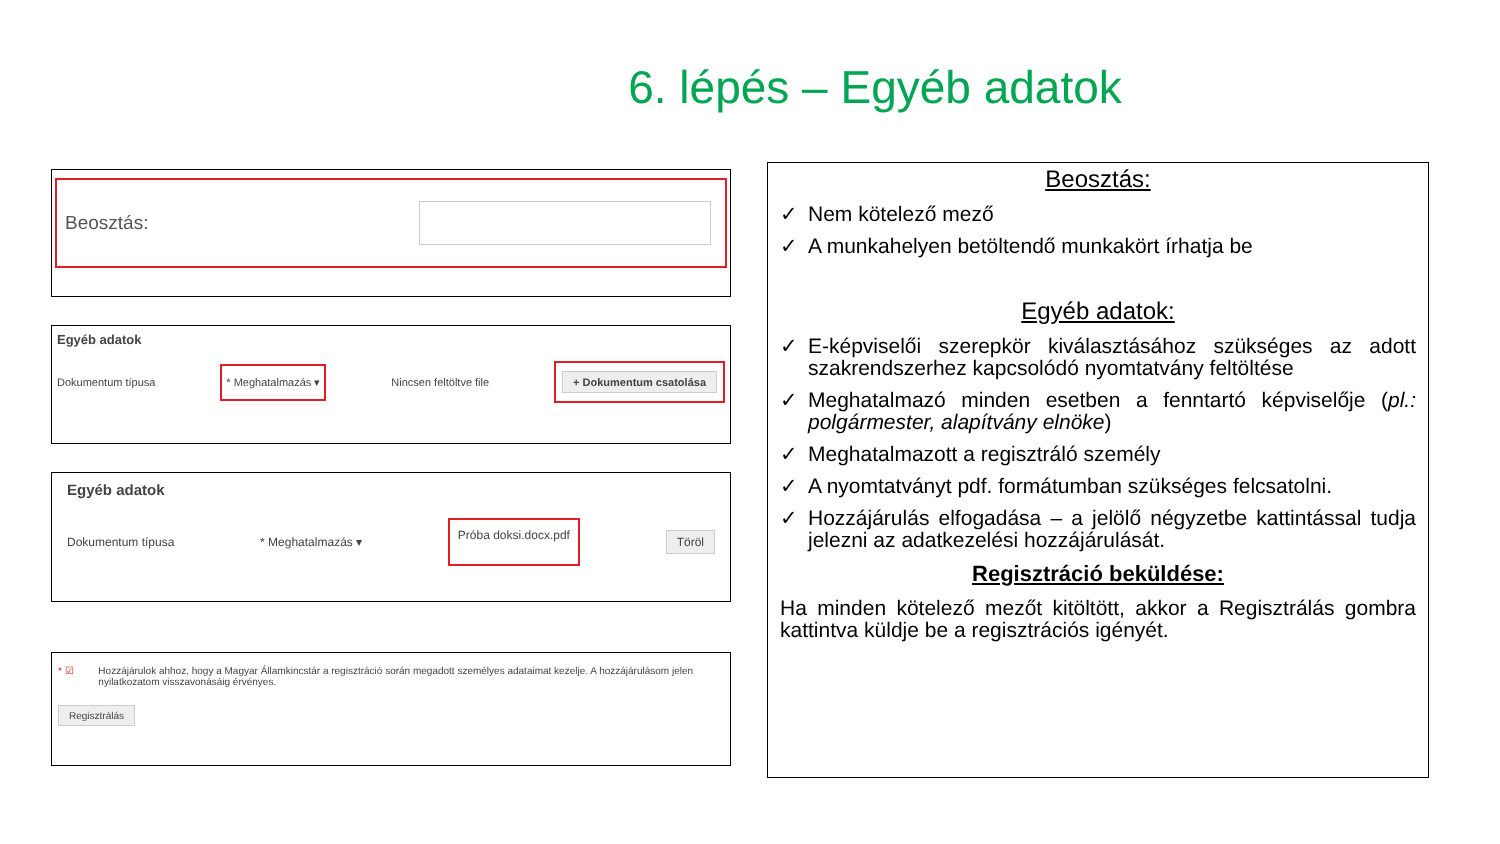6. lépés – Egyéb adatok
Beosztás:
Egyéb adatok
Dokumentum típusa * Meghatalmazás ▾ Nincsen feltöltve file + Dokumentum csatolása
Egyéb adatok
Dokumentum típusa * Meghatalmazás ▾ Próba doksi.docx.pdf Töröl
* ☑ Hozzájárulok ahhoz, hogy a Magyar Államkincstár a regisztráció során megadott személyes adataimat kezelje. A hozzájárulásom jelen nyilatkozatom visszavonásáig érvényes.
Regisztrálás
Beosztás:
✓ Nem kötelező mező
✓ A munkahelyen betöltendő munkakört írhatja be
Egyéb adatok:
✓ E-képviselői szerepkör kiválasztásához szükséges az adott szakrendszerhez kapcsolódó nyomtatvány feltöltése
✓ Meghatalmazó minden esetben a fenntartó képviselője (pl.: polgármester, alapítvány elnöke)
✓ Meghatalmazott a regisztráló személy
✓ A nyomtatványt pdf. formátumban szükséges felcsatolni.
✓ Hozzájárulás elfogadása – a jelölő négyzetbe kattintással tudja jelezni az adatkezelési hozzájárulását.
Regisztráció beküldése:
Ha minden kötelező mezőt kitöltött, akkor a Regisztrálás gombra kattintva küldje be a regisztrációs igényét.